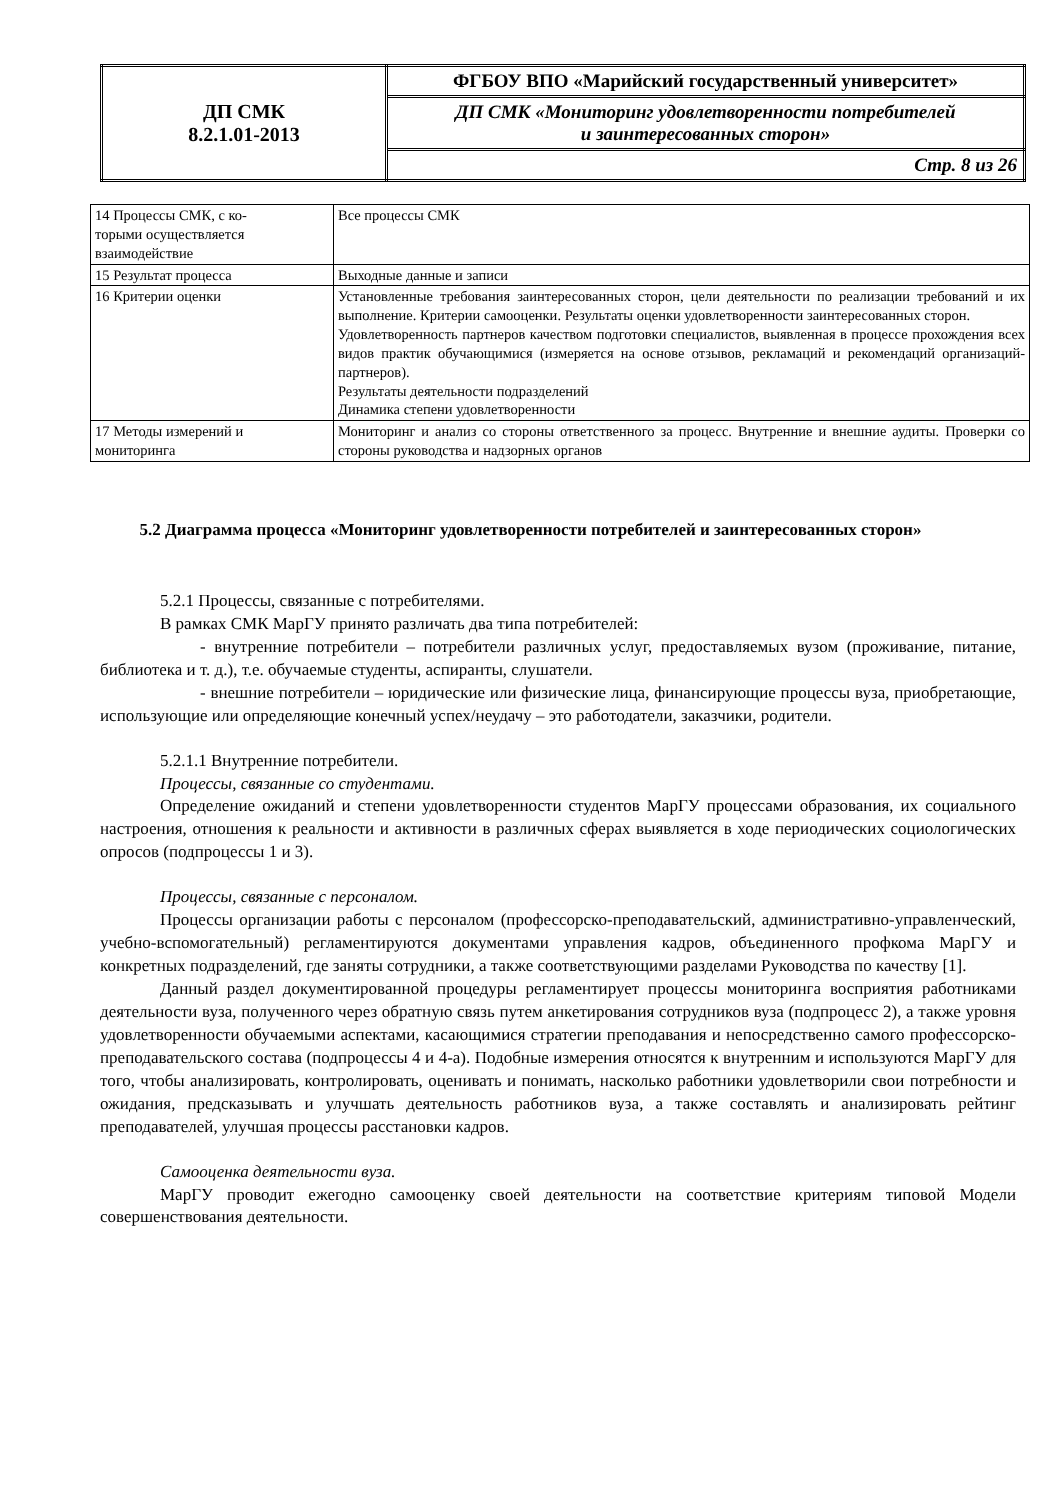| ДП СМК 8.2.1.01-2013 | ФГБОУ ВПО «Марийский государственный университет» |
| | ДП СМК «Мониторинг удовлетворенности потребителей и заинтересованных сторон» |
| | Стр. 8 из 26 |
| 14 Процессы СМК, с ко- торыми осуществляется взаимодействие | Все процессы СМК |
| 15 Результат процесса | Выходные данные и записи |
| 16 Критерии оценки | Установленные требования заинтересованных сторон, цели деятельности по реализации требований и их выполнение. Критерии самооценки. Результаты оценки удовлетворенности заинтересованных сторон. Удовлетворенность партнеров качеством подготовки специалистов, выявленная в процессе прохождения всех видов практик обучающимися (измеряется на основе отзывов, рекламаций и рекомендаций организаций-партнеров). Результаты деятельности подразделений Динамика степени удовлетворенности |
| 17 Методы измерений и мониторинга | Мониторинг и анализ со стороны ответственного за процесс. Внутренние и внешние аудиты. Проверки со стороны руководства и надзорных органов |
5.2 Диаграмма процесса «Мониторинг удовлетворенности потребителей и заинтересованных сторон»
5.2.1 Процессы, связанные с потребителями.
В рамках СМК МарГУ принято различать два типа потребителей:
- внутренние потребители – потребители различных услуг, предоставляемых вузом (проживание, питание, библиотека и т. д.), т.е. обучаемые студенты, аспиранты, слушатели.
- внешние потребители – юридические или физические лица, финансирующие процессы вуза, приобретающие, использующие или определяющие конечный успех/неудачу – это работодатели, заказчики, родители.
5.2.1.1 Внутренние потребители.
Процессы, связанные со студентами.
Определение ожиданий и степени удовлетворенности студентов МарГУ процессами образования, их социального настроения, отношения к реальности и активности в различных сферах выявляется в ходе периодических социологических опросов (подпроцессы 1 и 3).
Процессы, связанные с персоналом.
Процессы организации работы с персоналом (профессорско-преподавательский, административно-управленческий, учебно-вспомогательный) регламентируются документами управления кадров, объединенного профкома МарГУ и конкретных подразделений, где заняты сотрудники, а также соответствующими разделами Руководства по качеству [1].
Данный раздел документированной процедуры регламентирует процессы мониторинга восприятия работниками деятельности вуза, полученного через обратную связь путем анкетирования сотрудников вуза (подпроцесс 2), а также уровня удовлетворенности обучаемыми аспектами, касающимися стратегии преподавания и непосредственно самого профессорско-преподавательского состава (подпроцессы 4 и 4-а). Подобные измерения относятся к внутренним и используются МарГУ для того, чтобы анализировать, контролировать, оценивать и понимать, насколько работники удовлетворили свои потребности и ожидания, предсказывать и улучшать деятельность работников вуза, а также составлять и анализировать рейтинг преподавателей, улучшая процессы расстановки кадров.
Самооценка деятельности вуза.
МарГУ проводит ежегодно самооценку своей деятельности на соответствие критериям типовой Модели совершенствования деятельности.